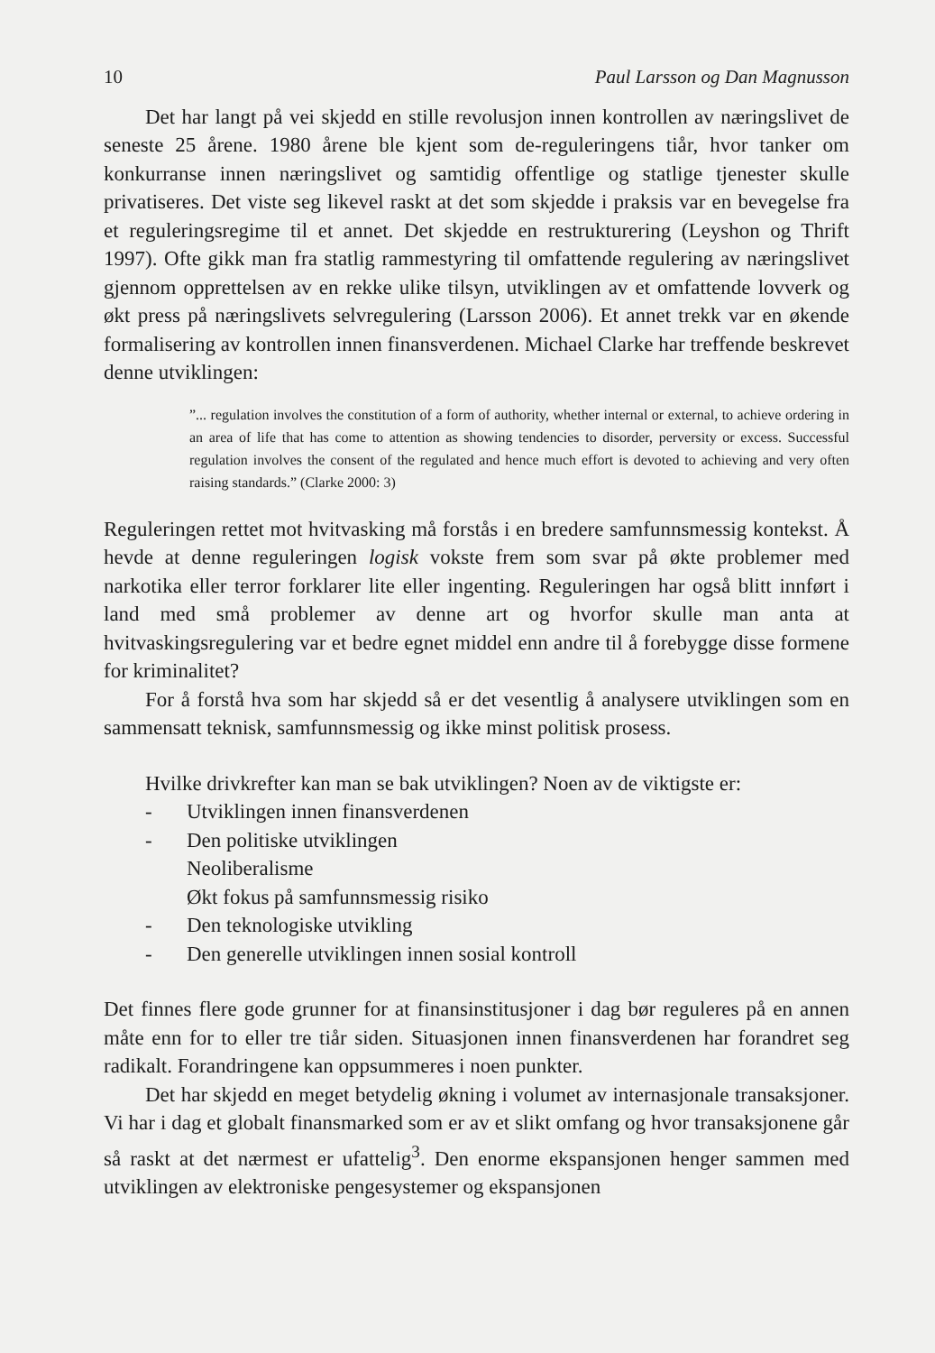10 Paul Larsson og Dan Magnusson
Det har langt på vei skjedd en stille revolusjon innen kontrollen av næringslivet de seneste 25 årene. 1980 årene ble kjent som de-reguleringens tiår, hvor tanker om konkurranse innen næringslivet og samtidig offentlige og statlige tjenester skulle privatiseres. Det viste seg likevel raskt at det som skjedde i praksis var en bevegelse fra et reguleringsregime til et annet. Det skjedde en restrukturering (Leyshon og Thrift 1997). Ofte gikk man fra statlig rammestyring til omfattende regulering av næringslivet gjennom opprettelsen av en rekke ulike tilsyn, utviklingen av et omfattende lovverk og økt press på næringslivets selvregulering (Larsson 2006). Et annet trekk var en økende formalisering av kontrollen innen finansverdenen. Michael Clarke har treffende beskrevet denne utviklingen:
”... regulation involves the constitution of a form of authority, whether internal or external, to achieve ordering in an area of life that has come to attention as showing tendencies to disorder, perversity or excess. Successful regulation involves the consent of the regulated and hence much effort is devoted to achieving and very often raising standards.” (Clarke 2000: 3)
Reguleringen rettet mot hvitvasking må forstås i en bredere samfunnsmessig kontekst. Å hevde at denne reguleringen logisk vokste frem som svar på økte problemer med narkotika eller terror forklarer lite eller ingenting. Reguleringen har også blitt innført i land med små problemer av denne art og hvorfor skulle man anta at hvitvaskingsregulering var et bedre egnet middel enn andre til å forebygge disse formene for kriminalitet?
For å forstå hva som har skjedd så er det vesentlig å analysere utviklingen som en sammensatt teknisk, samfunnsmessig og ikke minst politisk prosess.
Hvilke drivkrefter kan man se bak utviklingen? Noen av de viktigste er:
- Utviklingen innen finansverdenen
- Den politiske utviklingen
Neoliberalisme
Økt fokus på samfunnsmessig risiko
- Den teknologiske utvikling
- Den generelle utviklingen innen sosial kontroll
Det finnes flere gode grunner for at finansinstitusjoner i dag bør reguleres på en annen måte enn for to eller tre tiår siden. Situasjonen innen finansverdenen har forandret seg radikalt. Forandringene kan oppsummeres i noen punkter.
Det har skjedd en meget betydelig økning i volumet av internasjonale transaksjoner. Vi har i dag et globalt finansmarked som er av et slikt omfang og hvor transaksjonene går så raskt at det nærmest er ufattelig<sup>3</sup>. Den enorme ekspansjonen henger sammen med utviklingen av elektroniske pengesystemer og ekspansjonen